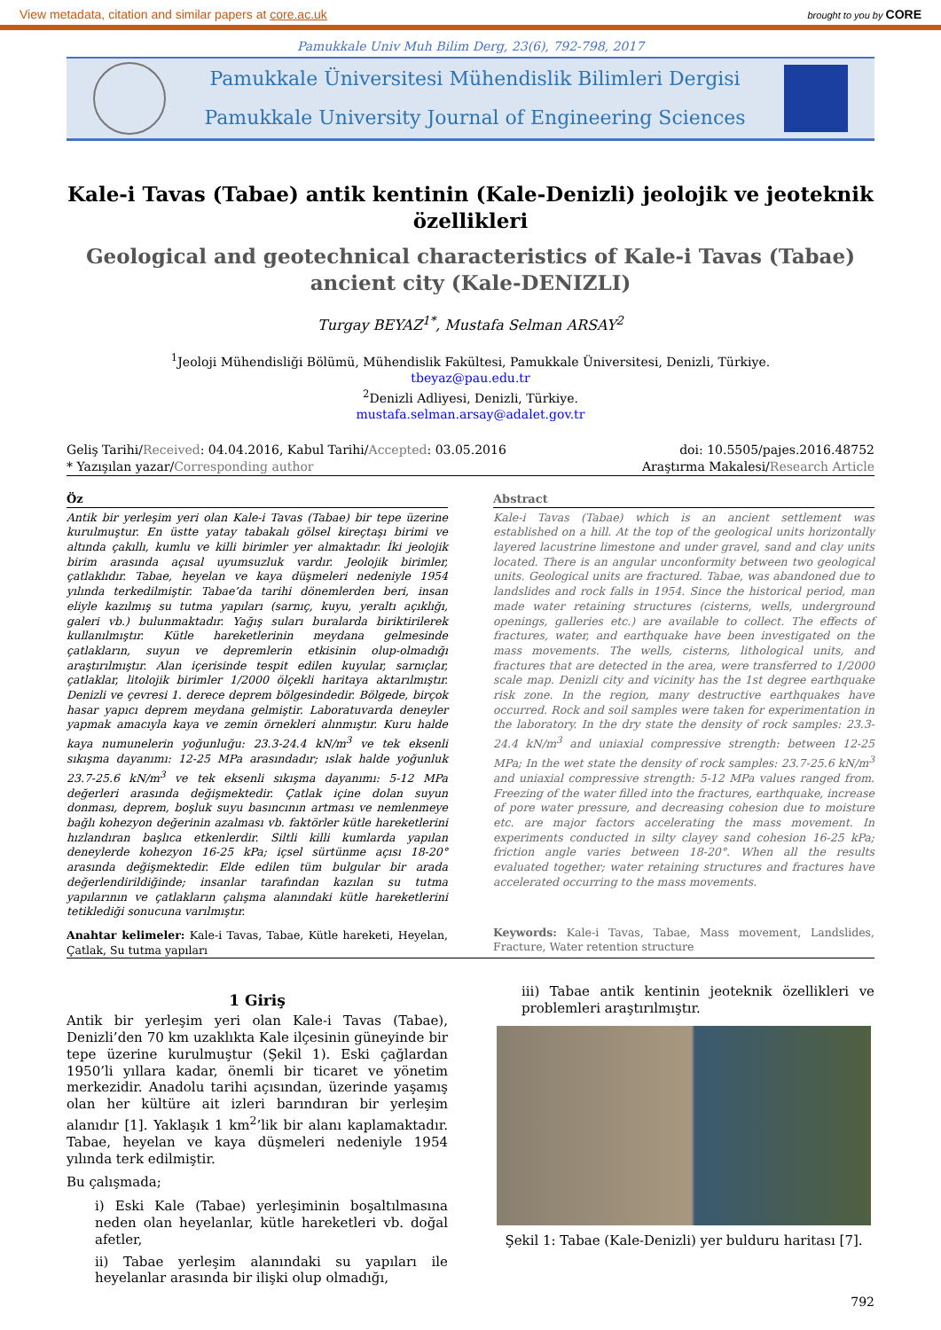View metadata, citation and similar papers at core.ac.uk brought to you by CORE
Pamukkale Univ Muh Bilim Derg, 23(6), 792-798, 2017
Pamukkale Üniversitesi Mühendislik Bilimleri Dergisi
Pamukkale University Journal of Engineering Sciences
Kale-i Tavas (Tabae) antik kentinin (Kale-Denizli) jeolojik ve jeoteknik özellikleri
Geological and geotechnical characteristics of Kale-i Tavas (Tabae) ancient city (Kale-DENIZLI)
Turgay BEYAZ<sup>1*</sup>, Mustafa Selman ARSAY<sup>2</sup>
<sup>1</sup> Jeoloji Mühendisliği Bölümü, Mühendislik Fakültesi, Pamukkale Üniversitesi, Denizli, Türkiye.
tbeyaz@pau.edu.tr
<sup>2</sup> Denizli Adliyesi, Denizli, Türkiye.
mustafa.selman.arsay@adalet.gov.tr
Geliş Tarihi/Received: 04.04.2016, Kabul Tarihi/Accepted: 03.05.2016
* Yazışılan yazar/Corresponding author
doi: 10.5505/pajes.2016.48752
Araştırma Makalesi/Research Article
Öz
Antik bir yerleşim yeri olan Kale-i Tavas (Tabae) bir tepe üzerine kurulmuştur. En üstte yatay tabakalı gölsel kireçtaşı birimi ve altında çakıllı, kumlu ve killi birimler yer almaktadır. İki jeolojik birim arasında açısal uyumsuzluk vardır. Jeolojik birimler, çatlaklıdır. Tabae, heyelan ve kaya düşmeleri nedeniyle 1954 yılında terkedilmiştir. Tabae’da tarihi dönemlerden beri, insan eliyle kazılmış su tutma yapıları (sarnıç, kuyu, yeraltı açıklığı, galeri vb.) bulunmaktadır. Yağış suları buralarda biriktirilerek kullanılmıştır. Kütle hareketlerinin meydana gelmesinde çatlakların, suyun ve depremlerin etkisinin olup-olmadığı araştırılmıştır. Alan içerisinde tespit edilen kuyular, sarnıçlar, çatlaklar, litolojik birimler 1/2000 ölçekli haritaya aktarılmıştır. Denizli ve çevresi 1. derece deprem bölgesindedir. Bölgede, birçok hasar yapıcı deprem meydana gelmiştir. Laboratuvarda deneyler yapmak amacıyla kaya ve zemin örnekleri alınmıştır. Kuru halde kaya numunelerin yoğunluğu: 23.3-24.4 kN/m<sup>3</sup> ve tek eksenli sıkışma dayanımı: 12-25 MPa arasındadır; ıslak halde yoğunluk 23.7-25.6 kN/m<sup>3</sup> ve tek eksenli sıkışma dayanımı: 5-12 MPa değerleri arasında değişmektedir. Çatlak içine dolan suyun donması, deprem, boşluk suyu basıncının artması ve nemlenmeye bağlı kohezyon değerinin azalması vb. faktörler kütle hareketlerini hızlandıran başlıca etkenlerdir. Siltli killi kumlarda yapılan deneylerde kohezyon 16-25 kPa; içsel sürtünme açısı 18-20° arasında değişmektedir. Elde edilen tüm bulgular bir arada değerlendirildiğinde; insanlar tarafından kazılan su tutma yapılarının ve çatlakların çalışma alanındaki kütle hareketlerini tetiklediği sonucuna varılmıştır.
Anahtar kelimeler: Kale-i Tavas, Tabae, Kütle hareketi, Heyelan, Çatlak, Su tutma yapıları
Abstract
Kale-i Tavas (Tabae) which is an ancient settlement was established on a hill. At the top of the geological units horizontally layered lacustrine limestone and under gravel, sand and clay units located. There is an angular unconformity between two geological units. Geological units are fractured. Tabae, was abandoned due to landslides and rock falls in 1954. Since the historical period, man made water retaining structures (cisterns, wells, underground openings, galleries etc.) are available to collect. The effects of fractures, water, and earthquake have been investigated on the mass movements. The wells, cisterns, lithological units, and fractures that are detected in the area, were transferred to 1/2000 scale map. Denizli city and vicinity has the 1st degree earthquake risk zone. In the region, many destructive earthquakes have occurred. Rock and soil samples were taken for experimentation in the laboratory. In the dry state the density of rock samples: 23.3-24.4 kN/m<sup>3</sup> and uniaxial compressive strength: between 12-25 MPa; In the wet state the density of rock samples: 23.7-25.6 kN/m<sup>3</sup> and uniaxial compressive strength: 5-12 MPa values ranged from. Freezing of the water filled into the fractures, earthquake, increase of pore water pressure, and decreasing cohesion due to moisture etc. are major factors accelerating the mass movement. In experiments conducted in silty clayey sand cohesion 16-25 kPa; friction angle varies between 18-20°. When all the results evaluated together; water retaining structures and fractures have accelerated occurring to the mass movements.
Keywords: Kale-i Tavas, Tabae, Mass movement, Landslides, Fracture, Water retention structure
1 Giriş
Antik bir yerleşim yeri olan Kale-i Tavas (Tabae), Denizli’den 70 km uzaklıkta Kale ilçesinin güneyinde bir tepe üzerine kurulmuştur (Şekil 1). Eski çağlardan 1950’li yıllara kadar, önemli bir ticaret ve yönetim merkezidir. Anadolu tarihi açısından, üzerinde yaşamış olan her kültüre ait izleri barındıran bir yerleşim alanıdır [1]. Yaklaşık 1 km<sup>2</sup>’lik bir alanı kaplamaktadır. Tabae, heyelan ve kaya düşmeleri nedeniyle 1954 yılında terk edilmiştir.
Bu çalışmada;
i) Eski Kale (Tabae) yerleşiminin boşaltılmasına neden olan heyelanlar, kütle hareketleri vb. doğal afetler,
ii) Tabae yerleşim alanındaki su yapıları ile heyelanlar arasında bir ilişki olup olmadığı,
iii) Tabae antik kentinin jeoteknik özellikleri ve problemleri araştırılmıştır.
Şekil 1: Tabae (Kale-Denizli) yer bulduru haritası [7].
792